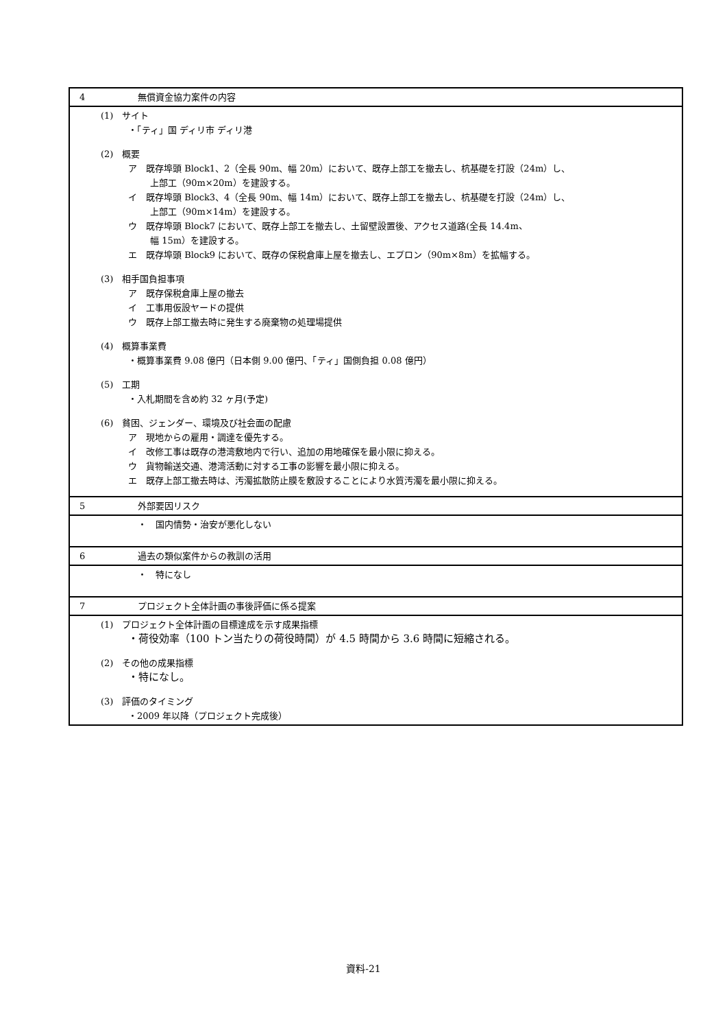| 4 | 無償資金協力案件の内容 |
| (1) サイト ・「ティ」国 ディリ市 ディリ港 (2) 概要 ア 既存埠頭 Block1、2（全長 90m、幅 20m）において、既存上部工を撤去し、杭基礎を打設（24m）し、 上部工（90m×20m）を建設する。 イ 既存埠頭 Block3、4（全長 90m、幅 14m）において、既存上部工を撤去し、杭基礎を打設（24m）し、 上部工（90m×14m）を建設する。 ウ 既存埠頭 Block7 において、既存上部工を撤去し、土留壁設置後、アクセス道路(全長 14.4m、 幅 15m）を建設する。 エ 既存埠頭 Block9 において、既存の保税倉庫上屋を撤去し、エプロン（90m×8m）を拡幅する。 (3) 相手国負担事項 ア 既存保税倉庫上屋の撤去 イ 工事用仮設ヤードの提供 ウ 既存上部工撤去時に発生する廃棄物の処理場提供 (4) 概算事業費 ・概算事業費 9.08 億円（日本側 9.00 億円、「ティ」国側負担 0.08 億円） (5) 工期 ・入札期間を含め約 32 ヶ月(予定) (6) 貧困、ジェンダー、環境及び社会面の配慮 ア 現地からの雇用・調達を優先する。 イ 改修工事は既存の港湾敷地内で行い、追加の用地確保を最小限に抑える。 ウ 貨物輸送交通、港湾活動に対する工事の影響を最小限に抑える。 エ 既存上部工撤去時は、汚濁拡散防止膜を敷設することにより水質汚濁を最小限に抑える。 | |
| 5 | 外部要因リスク |
| | ・ 国内情勢・治安が悪化しない |
| 6 | 過去の類似案件からの教訓の活用 |
| | ・ 特になし |
| 7 | プロジェクト全体計画の事後評価に係る提案 |
| (1) プロジェクト全体計画の目標達成を示す成果指標 ・荷役効率（100 トン当たりの荷役時間）が 4.5 時間から 3.6 時間に短縮される。 (2) その他の成果指標 ・特になし。 (3) 評価のタイミング ・2009 年以降（プロジェクト完成後） | |
資料-21